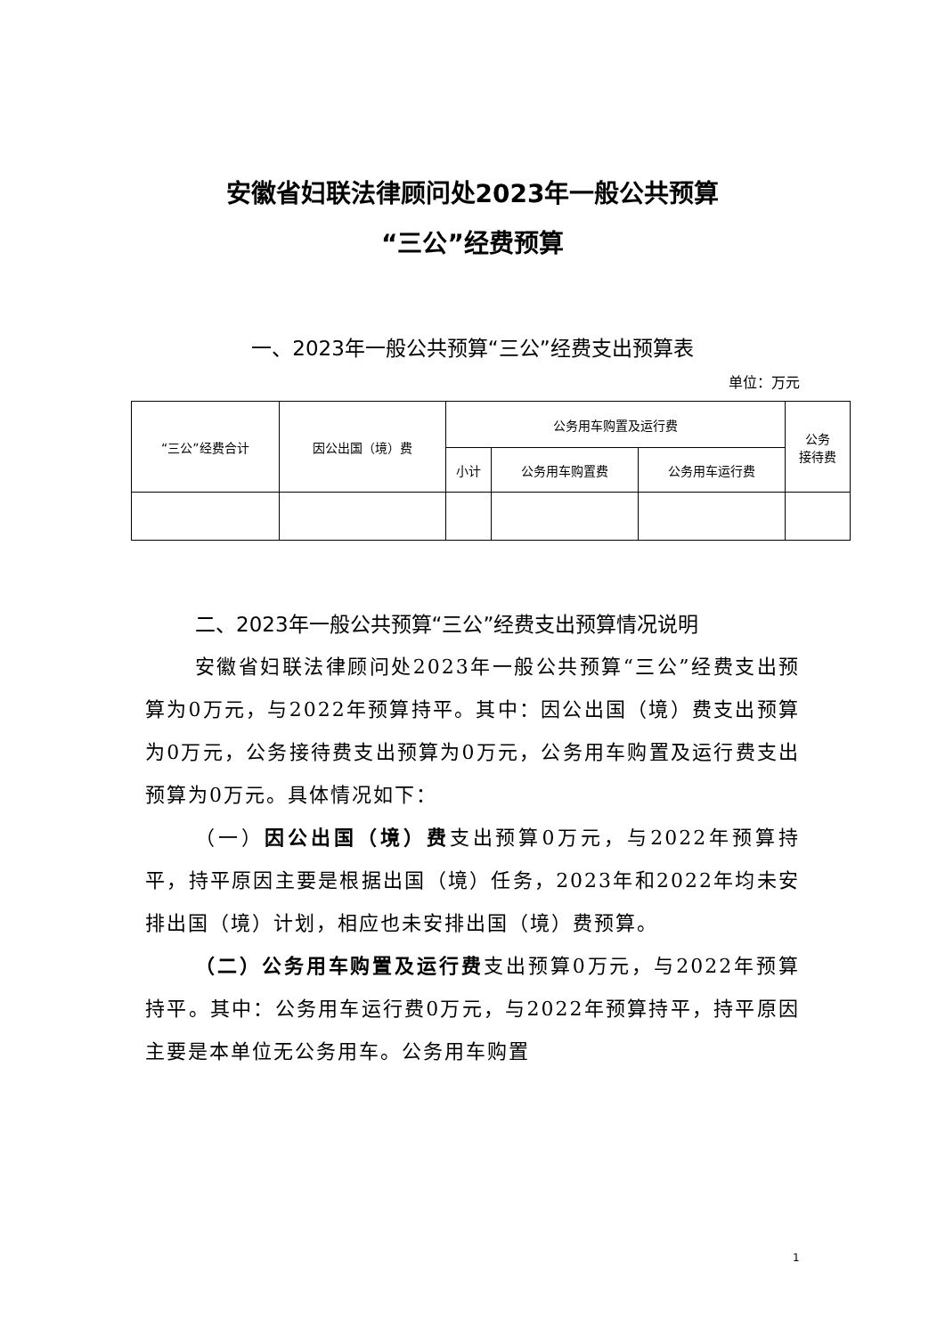安徽省妇联法律顾问处2023年一般公共预算
“三公”经费预算
一、2023年一般公共预算“三公”经费支出预算表
单位：万元
| “三公”经费合计 | 因公出国（境）费 | 公务用车购置及运行费 | | | 公务 接待费 |
| --- | --- | --- | --- | --- | --- |
| | | 小计 | 公务用车购置费 | 公务用车运行费 | |
二、2023年一般公共预算“三公”经费支出预算情况说明
安徽省妇联法律顾问处2023年一般公共预算“三公”经费支出预算为0万元，与2022年预算持平。其中：因公出国（境）费支出预算为0万元，公务接待费支出预算为0万元，公务用车购置及运行费支出预算为0万元。具体情况如下：
（一）因公出国（境）费支出预算0万元，与2022年预算持平，持平原因主要是根据出国（境）任务，2023年和2022年均未安排出国（境）计划，相应也未安排出国（境）费预算。
（二）公务用车购置及运行费支出预算0万元，与2022年预算持平。其中：公务用车运行费0万元，与2022年预算持平，持平原因主要是本单位无公务用车。公务用车购置
1